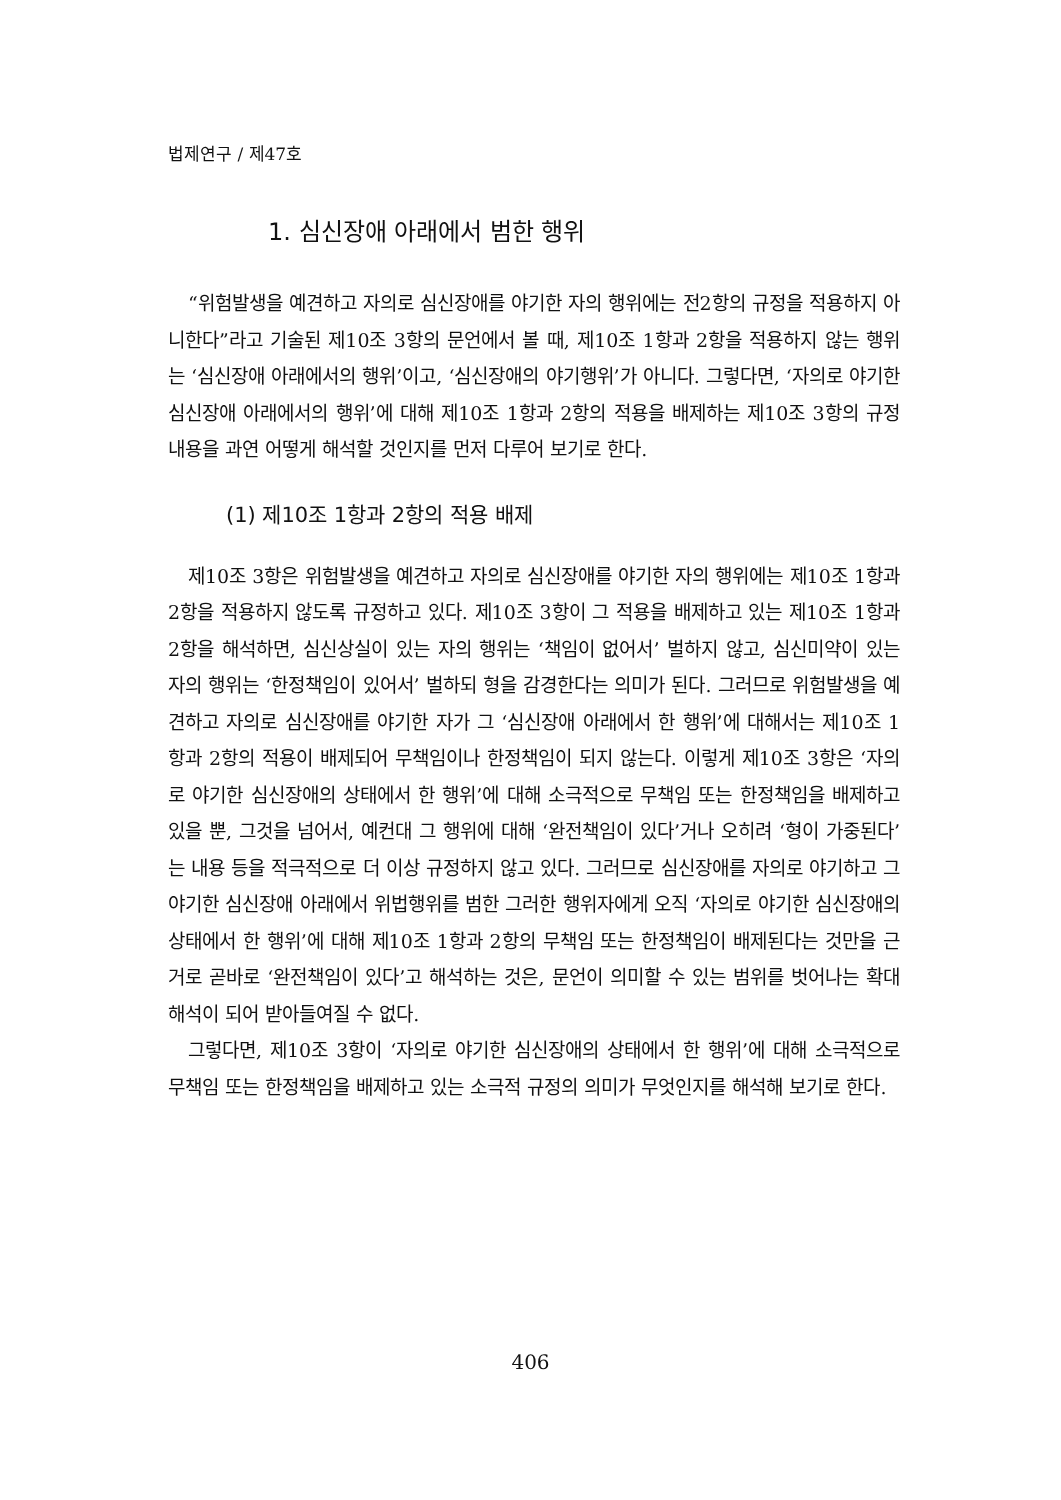법제연구 / 제47호
1. 심신장애 아래에서 범한 행위
“위험발생을 예견하고 자의로 심신장애를 야기한 자의 행위에는 전2항의 규정을 적용하지 아니한다”라고 기술된 제10조 3항의 문언에서 볼 때, 제10조 1항과 2항을 적용하지 않는 행위는 ‘심신장애 아래에서의 행위’이고, ‘심신장애의 야기행위’가 아니다. 그렇다면, ‘자의로 야기한 심신장애 아래에서의 행위’에 대해 제10조 1항과 2항의 적용을 배제하는 제10조 3항의 규정내용을 과연 어떻게 해석할 것인지를 먼저 다루어 보기로 한다.
(1) 제10조 1항과 2항의 적용 배제
제10조 3항은 위험발생을 예견하고 자의로 심신장애를 야기한 자의 행위에는 제10조 1항과 2항을 적용하지 않도록 규정하고 있다. 제10조 3항이 그 적용을 배제하고 있는 제10조 1항과 2항을 해석하면, 심신상실이 있는 자의 행위는 ‘책임이 없어서’ 벌하지 않고, 심신미약이 있는 자의 행위는 ‘한정책임이 있어서’ 벌하되 형을 감경한다는 의미가 된다. 그러므로 위험발생을 예견하고 자의로 심신장애를 야기한 자가 그 ‘심신장애 아래에서 한 행위’에 대해서는 제10조 1항과 2항의 적용이 배제되어 무책임이나 한정책임이 되지 않는다. 이렇게 제10조 3항은 ‘자의로 야기한 심신장애의 상태에서 한 행위’에 대해 소극적으로 무책임 또는 한정책임을 배제하고 있을 뿐, 그것을 넘어서, 예컨대 그 행위에 대해 ‘완전책임이 있다’거나 오히려 ‘형이 가중된다’는 내용 등을 적극적으로 더 이상 규정하지 않고 있다. 그러므로 심신장애를 자의로 야기하고 그 야기한 심신장애 아래에서 위법행위를 범한 그러한 행위자에게 오직 ‘자의로 야기한 심신장애의 상태에서 한 행위’에 대해 제10조 1항과 2항의 무책임 또는 한정책임이 배제된다는 것만을 근거로 곧바로 ‘완전책임이 있다’고 해석하는 것은, 문언이 의미할 수 있는 범위를 벗어나는 확대해석이 되어 받아들여질 수 없다.
그렇다면, 제10조 3항이 ‘자의로 야기한 심신장애의 상태에서 한 행위’에 대해 소극적으로 무책임 또는 한정책임을 배제하고 있는 소극적 규정의 의미가 무엇인지를 해석해 보기로 한다.
406